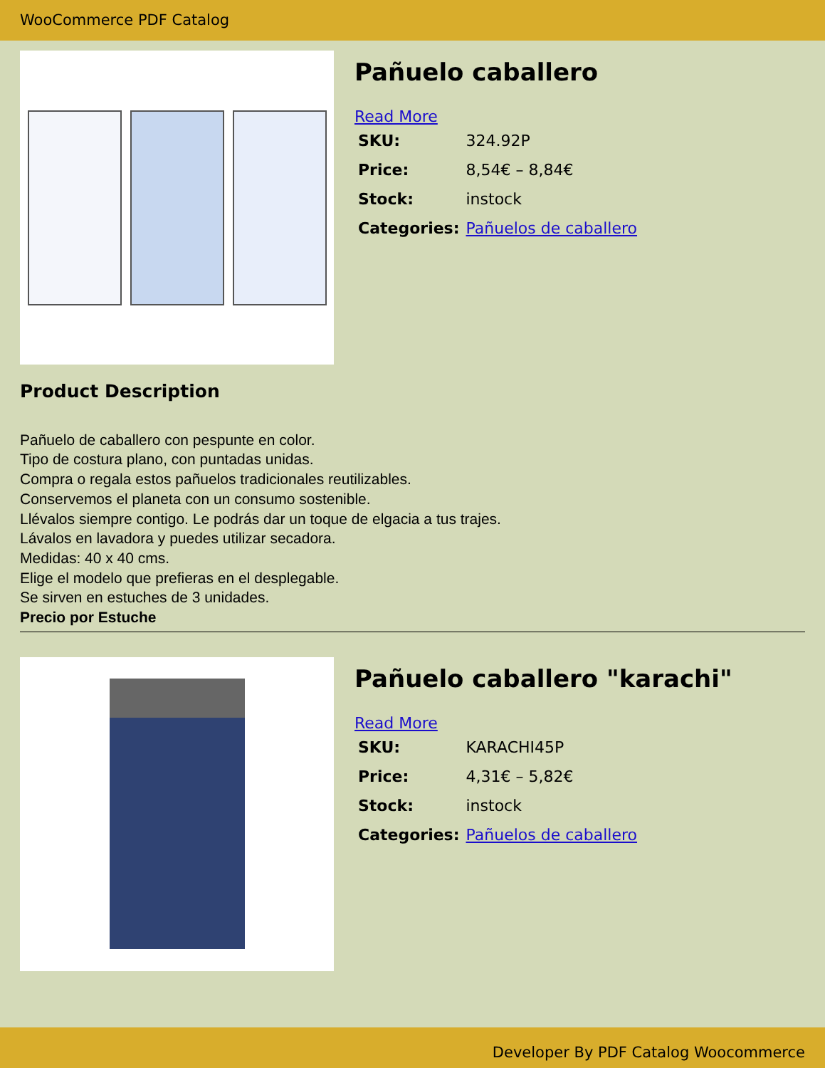WooCommerce PDF Catalog
Pañuelo caballero
Read More
| SKU: | 324.92P |
| Price: | 8,54€ – 8,84€ |
| Stock: | instock |
| Categories: | Pañuelos de caballero |
Product Description
Pañuelo de caballero con pespunte en color.
Tipo de costura plano, con puntadas unidas.
Compra o regala estos pañuelos tradicionales reutilizables.
Conservemos el planeta con un consumo sostenible.
Llévalos siempre contigo. Le podrás dar un toque de elgacia a tus trajes.
Lávalos en lavadora y puedes utilizar secadora.
Medidas: 40 x 40 cms.
Elige el modelo que prefieras en el desplegable.
Se sirven en estuches de 3 unidades.
Precio por Estuche
Pañuelo caballero "karachi"
Read More
| SKU: | KARACHI45P |
| Price: | 4,31€ – 5,82€ |
| Stock: | instock |
| Categories: | Pañuelos de caballero |
Developer By PDF Catalog Woocommerce